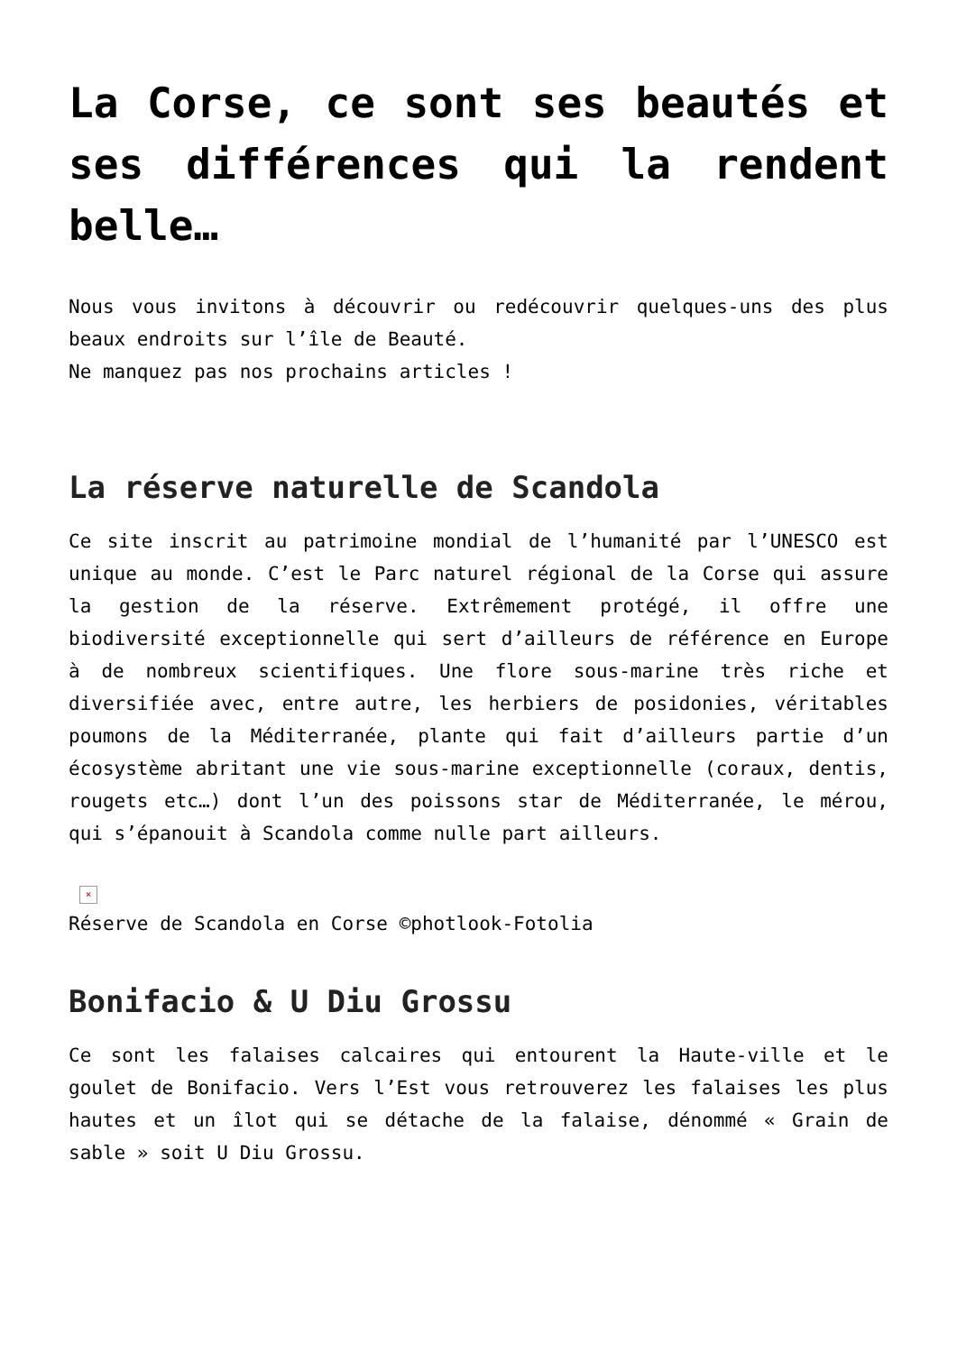La Corse, ce sont ses beautés et ses différences qui la rendent belle…
Nous vous invitons à découvrir ou redécouvrir quelques-uns des plus beaux endroits sur l’île de Beauté.
Ne manquez pas nos prochains articles !
La réserve naturelle de Scandola
Ce site inscrit au patrimoine mondial de l’humanité par l’UNESCO est unique au monde. C’est le Parc naturel régional de la Corse qui assure la gestion de la réserve. Extrêmement protégé, il offre une biodiversité exceptionnelle qui sert d’ailleurs de référence en Europe à de nombreux scientifiques. Une flore sous-marine très riche et diversifiée avec, entre autre, les herbiers de posidonies, véritables poumons de la Méditerranée, plante qui fait d’ailleurs partie d’un écosystème abritant une vie sous-marine exceptionnelle (coraux, dentis, rougets etc…) dont l’un des poissons star de Méditerranée, le mérou, qui s’épanouit à Scandola comme nulle part ailleurs.
×
Réserve de Scandola en Corse ©photlook-Fotolia
Bonifacio & U Diu Grossu
Ce sont les falaises calcaires qui entourent la Haute-ville et le goulet de Bonifacio. Vers l’Est vous retrouverez les falaises les plus hautes et un îlot qui se détache de la falaise, dénommé « Grain de sable » soit U Diu Grossu.